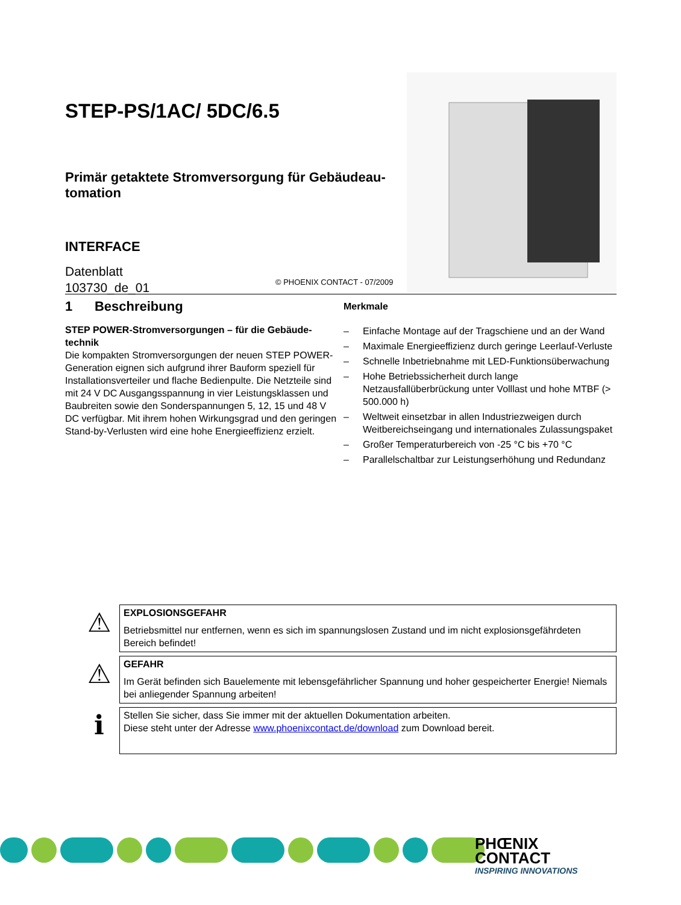STEP-PS/1AC/ 5DC/6.5
Primär getaktete Stromversorgung für Gebäudeau-
tomation
INTERFACE
Datenblatt
103730_de_01
© PHOENIX CONTACT - 07/2009
1 Beschreibung
STEP POWER-Stromversorgungen – für die Gebäude-technik
Die kompakten Stromversorgungen der neuen STEP POWER-Generation eignen sich aufgrund ihrer Bauform speziell für Installationsverteiler und flache Bedienpulte. Die Netzteile sind mit 24 V DC Ausgangsspannung in vier Leistungsklassen und Baubreiten sowie den Sonderspannungen 5, 12, 15 und 48 V DC verfügbar. Mit ihrem hohen Wirkungsgrad und den geringen Stand-by-Verlusten wird eine hohe Energieeffizienz erzielt.
Merkmale
– Einfache Montage auf der Tragschiene und an der Wand
– Maximale Energieeffizienz durch geringe Leerlauf-Verluste
– Schnelle Inbetriebnahme mit LED-Funktionsüberwachung
– Hohe Betriebssicherheit durch lange Netzausfallüberbrückung unter Volllast und hohe MTBF (> 500.000 h)
– Weltweit einsetzbar in allen Industriezweigen durch Weitbereichseingang und internationales Zulassungspaket
– Großer Temperaturbereich von -25 °C bis +70 °C
– Parallelschaltbar zur Leistungserhöhung und Redundanz
⚠
EXPLOSIONSGEFAHR
Betriebsmittel nur entfernen, wenn es sich im spannungslosen Zustand und im nicht explosionsgefährdeten Bereich befindet!
⚠
GEFAHR
Im Gerät befinden sich Bauelemente mit lebensgefährlicher Spannung und hoher gespeicherter Energie! Niemals bei anliegender Spannung arbeiten!
ℹ
Stellen Sie sicher, dass Sie immer mit der aktuellen Dokumentation arbeiten.
Diese steht unter der Adresse www.phoenixcontact.de/download zum Download bereit.
PHŒNIX
CONTACT
INSPIRING INNOVATIONS